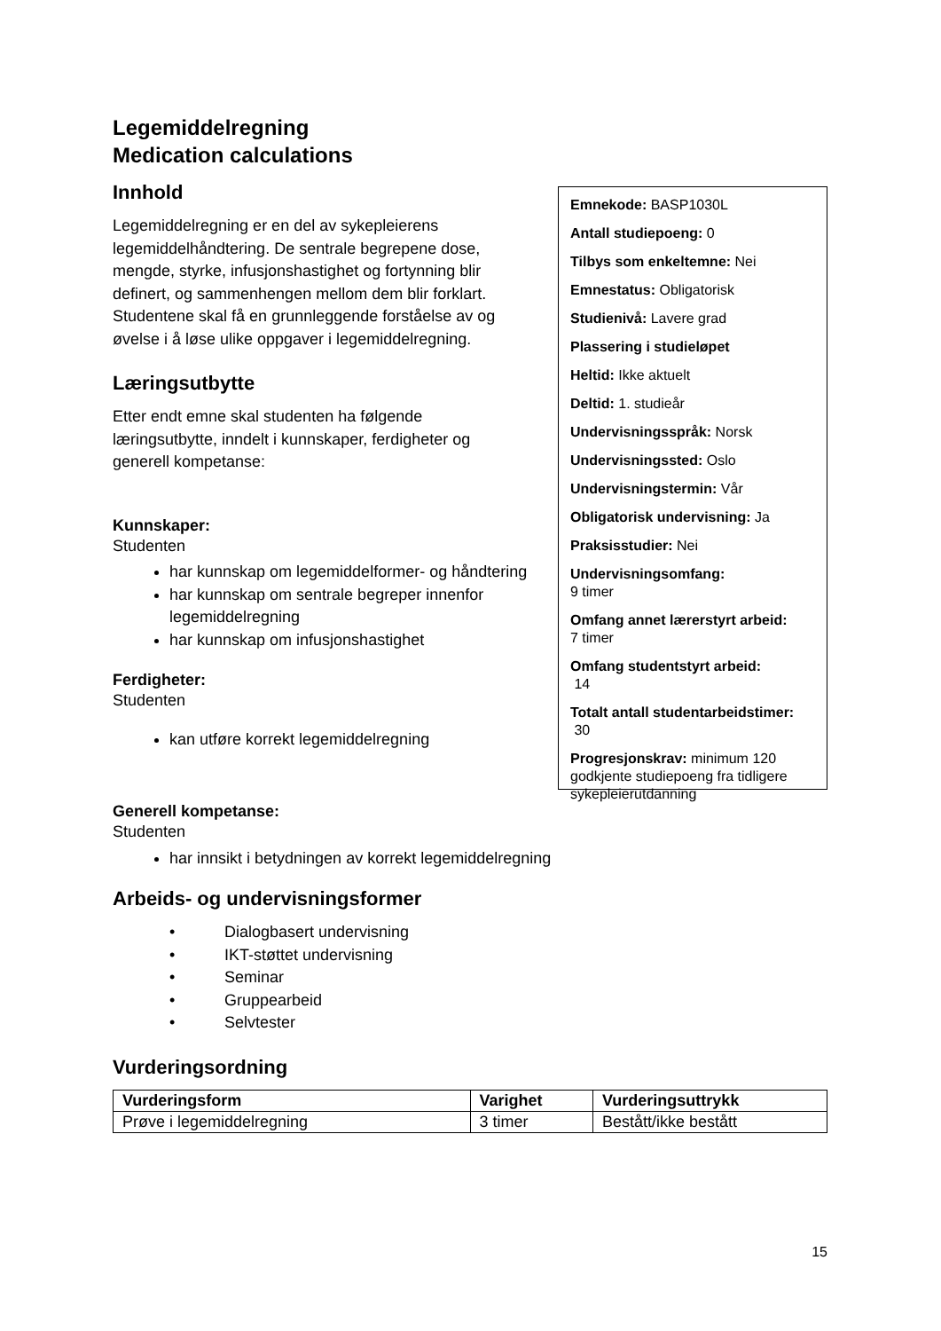Legemiddelregning
Medication calculations
Innhold
Legemiddelregning er en del av sykepleierens legemiddelhåndtering. De sentrale begrepene dose, mengde, styrke, infusjonshastighet og fortynning blir definert, og sammenhengen mellom dem blir forklart. Studentene skal få en grunnleggende forståelse av og øvelse i å løse ulike oppgaver i legemiddelregning.
Læringsutbytte
Etter endt emne skal studenten ha følgende læringsutbytte, inndelt i kunnskaper, ferdigheter og generell kompetanse:
Kunnskaper:
Studenten
har kunnskap om legemiddelformer- og håndtering
har kunnskap om sentrale begreper innenfor legemiddelregning
har kunnskap om infusjonshastighet
Ferdigheter:
Studenten
kan utføre korrekt legemiddelregning
Emnekode: BASP1030L
Antall studiepoeng: 0
Tilbys som enkeltemne: Nei
Emnestatus: Obligatorisk
Studienivå: Lavere grad
Plassering i studieløpet
Heltid: Ikke aktuelt
Deltid: 1. studieår
Undervisningsspråk: Norsk
Undervisningssted: Oslo
Undervisningstermin: Vår
Obligatorisk undervisning: Ja
Praksisstudier: Nei
Undervisningsomfang:
9 timer
Omfang annet lærerstyrt arbeid:
7 timer
Omfang studentstyrt arbeid:
14
Totalt antall studentarbeidstimer:
30
Progresjonskrav: minimum 120 godkjente studiepoeng fra tidligere sykepleierutdanning
Generell kompetanse:
Studenten
har innsikt i betydningen av korrekt legemiddelregning
Arbeids- og undervisningsformer
• Dialogbasert undervisning
• IKT-støttet undervisning
• Seminar
• Gruppearbeid
• Selvtester
Vurderingsordning
| Vurderingsform | Varighet | Vurderingsuttrykk |
| --- | --- | --- |
| Prøve i legemiddelregning | 3 timer | Bestått/ikke bestått |
15